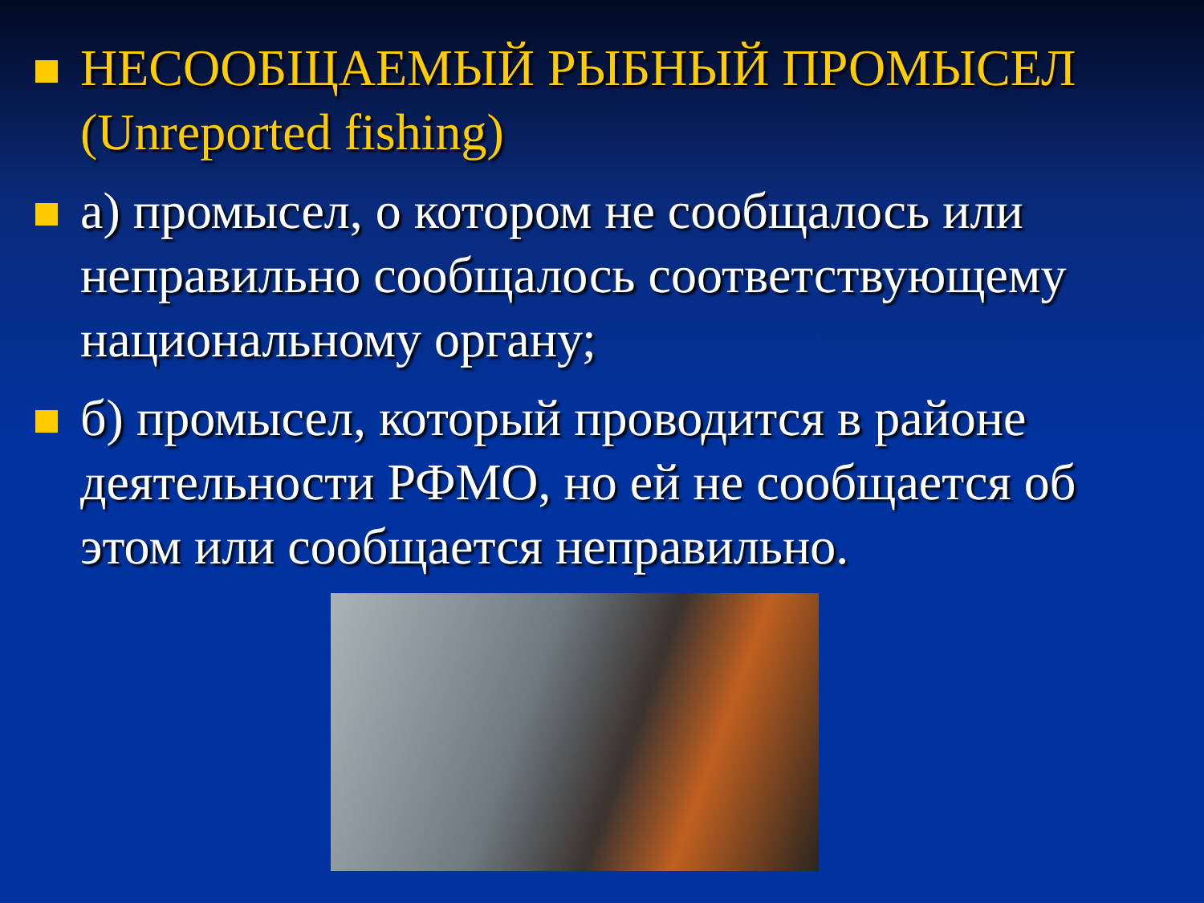НЕСООБЩАЕМЫЙ РЫБНЫЙ ПРОМЫСЕЛ (Unreported fishing)
а) промысел, о котором не сообщалось или неправильно сообщалось соответствующему национальному органу;
б) промысел, который проводится в районе деятельности РФМО, но ей не сообщается об этом или сообщается неправильно.